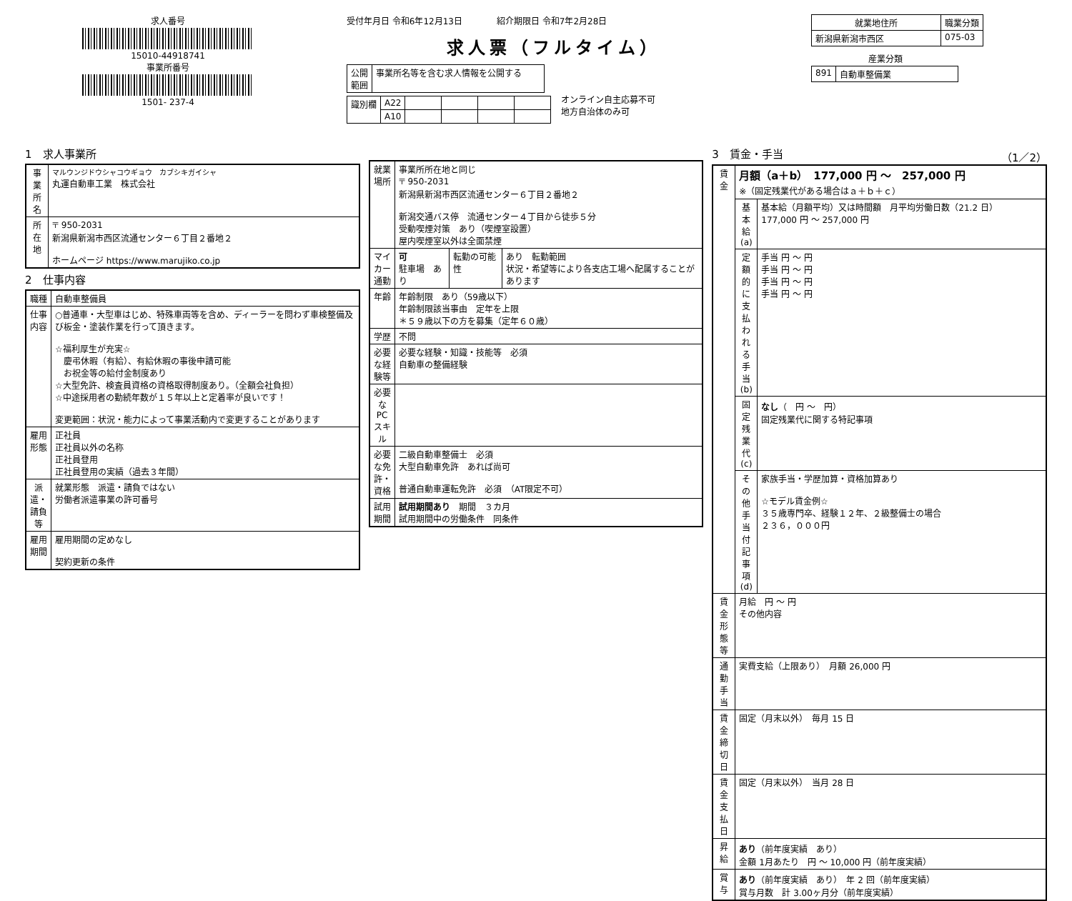求人番号
15010-44918741
事業所番号
1501- 237-4
受付年月日 令和6年12月13日　　　　紹介期限日 令和7年2月28日
求人票（フルタイム）
| 公開 範囲 | 事業所名等を含む求人情報を公開する |
| 識別欄 | A22 | | | | |
| | A10 | | | | |
オンライン自主応募不可
地方自治体のみ可
| 就業地住所 | 職業分類 |
| --- | --- |
| 新潟県新潟市西区 | 075-03 |
産業分類
| 891 | 自動車整備業 |
1　求人事業所
| 事業所名 | マルウンジドウシャコウギョウ カブシキガイシャ 丸運自動車工業 株式会社 |
| 所在地 | 〒 950-2031 新潟県新潟市西区流通センター６丁目２番地２ ホームページ https://www.marujiko.co.jp |
2　仕事内容
| 職種 | 自動車整備員 |
| 仕事内容 | ○普通車・大型車はじめ、特殊車両等を含め、ディーラーを問わず車検整備及び板金・塗装作業を行って頂きます。 ☆福利厚生が充実☆ 慶弔休暇（有給）、有給休暇の事後申請可能 お祝金等の給付金制度あり ☆大型免許、検査員資格の資格取得制度あり。（全額会社負担） ☆中途採用者の勤続年数が１５年以上と定着率が良いです！ 変更範囲：状況・能力によって事業活動内で変更することがあります |
| 雇用形態 | 正社員 正社員以外の名称 正社員登用 正社員登用の実績（過去３年間） |
| 派遣・請負等 | 就業形態 派遣・請負ではない 労働者派遣事業の許可番号 |
| 雇用期間 | 雇用期間の定めなし 契約更新の条件 |
| 就業場所 | 事業所所在地と同じ 〒 950-2031 新潟県新潟市西区流通センター６丁目２番地２ 新潟交通バス停 流通センター４丁目から徒歩５分 受動喫煙対策 あり（喫煙室設置） 屋内喫煙室以外は全面禁煙 | | |
| マイカー通勤 | 可 駐車場 あり | 転勤の可能性 | あり 転勤範囲 状況・希望等により各支店工場へ配属することがあります |
| 年齢 | 年齢制限 あり（59歳以下） 年齢制限該当事由 定年を上限 ＊５９歳以下の方を募集（定年６０歳） | | |
| 学歴 | 不問 | | |
| 必要な経験等 | 必要な経験・知識・技能等 必須 自動車の整備経験 | | |
| 必要なPCスキル | | | |
| 必要な免許・資格 | 二級自動車整備士 必須 大型自動車免許 あれば尚可 普通自動車運転免許 必須 （AT限定不可） | | |
| 試用期間 | 試用期間あり 期間 ３カ月 試用期間中の労働条件 同条件 | | |
3　賃金・手当　（1／2）
| 賃金 | 月額（a＋b） 177,000 円 ～ 257,000 円 ※（固定残業代がある場合はａ＋ｂ＋ｃ） | |
| | 基本給(a) | 基本給（月額平均）又は時間額 月平均労働日数（21.2 日） 177,000 円 ～ 257,000 円 |
| | 定額的に支払われる手当(b) | 手当 円 ～ 円 手当 円 ～ 円 手当 円 ～ 円 手当 円 ～ 円 |
| | 固定残業代(c) | なし （ 円 ～ 円） 固定残業代に関する特記事項 |
| | その他手当付記事項(d) | 家族手当・学歴加算・資格加算あり ☆モデル賃金例☆ ３５歳専門卒、経験１２年、２級整備士の場合 ２３６，０００円 |
| 賃金形態等 | 月給 円 ～ 円 その他内容 | |
| 通勤手当 | 実費支給（上限あり） 月額 26,000 円 | |
| 賃金締切日 | 固定（月末以外） 毎月 15 日 | |
| 賃金支払日 | 固定（月末以外） 当月 28 日 | |
| 昇給 | あり （前年度実績 あり） 金額 1月あたり 円 ～ 10,000 円（前年度実績） | |
| 賞与 | あり （前年度実績 あり） 年 2 回（前年度実績） 賞与月数 計 3.00ヶ月分（前年度実績） | |